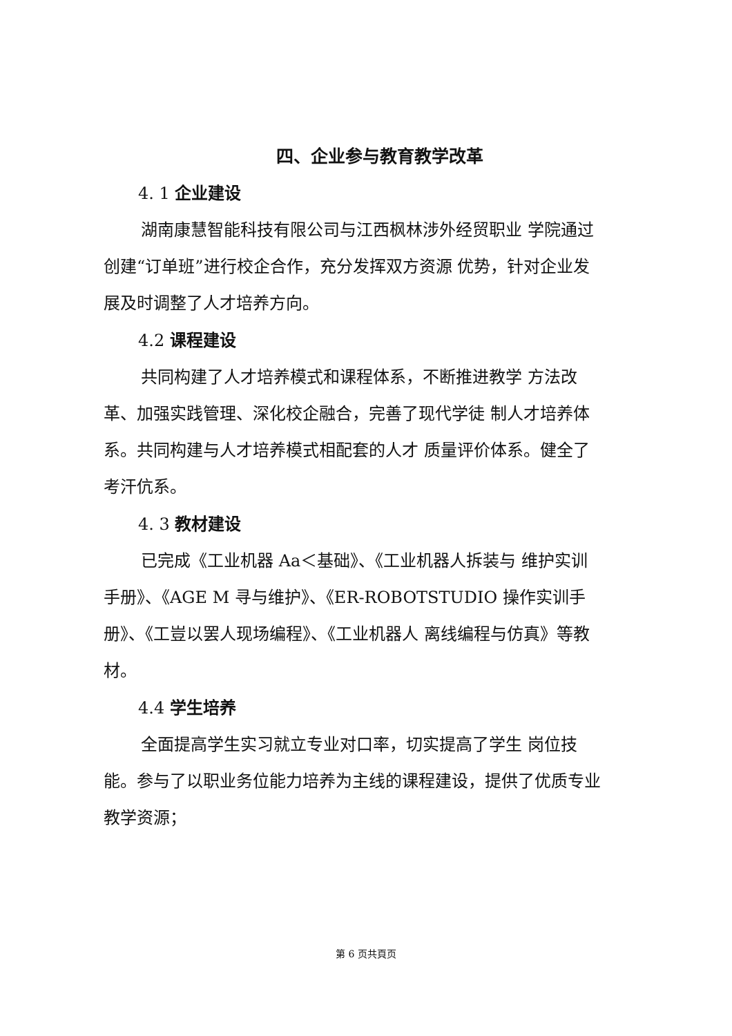四、企业参与教育教学改革
4. 1 企业建设
湖南康慧智能科技有限公司与江西枫林涉外经贸职业 学院通过创建“订单班”进行校企合作，充分发挥双方资源 优势，针对企业发展及时调整了人才培养方向。
4.2 课程建设
共同构建了人才培养模式和课程体系，不断推进教学 方法改革、加强实践管理、深化校企融合，完善了现代学徒 制人才培养体系。共同构建与人才培养模式相配套的人才 质量评价体系。健全了考汗伉系。
4. 3 教材建设
已完成《工业机器 Aa＜基础》、《工业机器人拆装与 维护实训手册》、《AGE M 寻与维护》、《ER-ROBOTSTUDIO 操作实训手册》、《工豈以罢人现场编程》、《工业机器人 离线编程与仿真》等教材。
4.4 学生培养
全面提高学生实习就立专业对口率，切实提高了学生 岗位技能。参与了以职业务位能力培养为主线的课程建设，提供了优质专业教学资源；
第 6 页共頁页